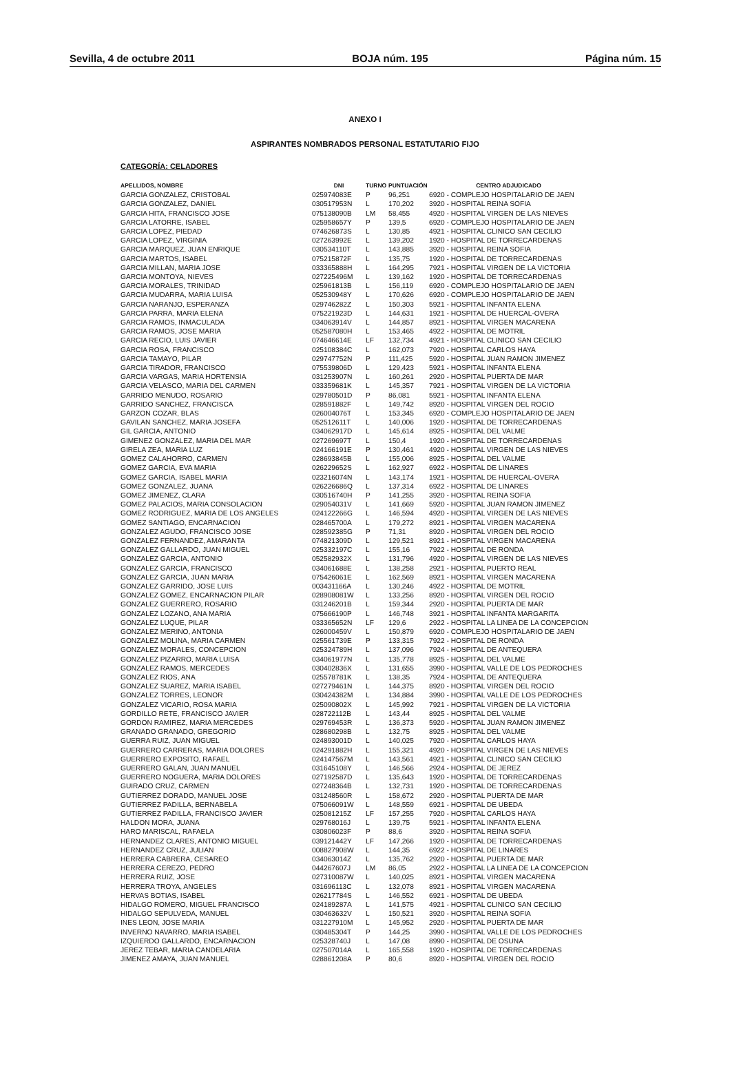Sevilla, 4 de octubre 2011 BOJA núm. 195 Página núm. 15
ANEXO I
ASPIRANTES NOMBRADOS PERSONAL ESTATUTARIO FIJO
CATEGORÍA: CELADORES
| APELLIDOS, NOMBRE | DNI | TURNO | PUNTUACIÓN | CENTRO ADJUDICADO |
| --- | --- | --- | --- | --- |
| GARCIA GONZALEZ, CRISTOBAL | 025974083E | P | 96,251 | 6920 - COMPLEJO HOSPITALARIO DE JAEN |
| GARCIA GONZALEZ, DANIEL | 030517953N | L | 170,202 | 3920 - HOSPITAL REINA SOFIA |
| GARCIA HITA, FRANCISCO JOSE | 075138090B | LM | 58,455 | 4920 - HOSPITAL VIRGEN DE LAS NIEVES |
| GARCIA LATORRE, ISABEL | 025958657Y | P | 139,5 | 6920 - COMPLEJO HOSPITALARIO DE JAEN |
| GARCIA LOPEZ, PIEDAD | 074626873S | L | 130,85 | 4921 - HOSPITAL CLINICO SAN CECILIO |
| GARCIA LOPEZ, VIRGINIA | 027263992E | L | 139,202 | 1920 - HOSPITAL DE TORRECARDENAS |
| GARCIA MARQUEZ, JUAN ENRIQUE | 030534110T | L | 143,885 | 3920 - HOSPITAL REINA SOFIA |
| GARCIA MARTOS, ISABEL | 075215872F | L | 135,75 | 1920 - HOSPITAL DE TORRECARDENAS |
| GARCIA MILLAN, MARIA JOSE | 033365888H | L | 164,295 | 7921 - HOSPITAL VIRGEN DE LA VICTORIA |
| GARCIA MONTOYA, NIEVES | 027225496M | L | 139,162 | 1920 - HOSPITAL DE TORRECARDENAS |
| GARCIA MORALES, TRINIDAD | 025961813B | L | 156,119 | 6920 - COMPLEJO HOSPITALARIO DE JAEN |
| GARCIA MUDARRA, MARIA LUISA | 052530948Y | L | 170,626 | 6920 - COMPLEJO HOSPITALARIO DE JAEN |
| GARCIA NARANJO, ESPERANZA | 029746282Z | L | 150,303 | 5921 - HOSPITAL INFANTA ELENA |
| GARCIA PARRA, MARIA ELENA | 075221923D | L | 144,631 | 1921 - HOSPITAL DE HUERCAL-OVERA |
| GARCIA RAMOS, INMACULADA | 034063914V | L | 144,857 | 8921 - HOSPITAL VIRGEN MACARENA |
| GARCIA RAMOS, JOSE MARIA | 052587080H | L | 153,465 | 4922 - HOSPITAL DE MOTRIL |
| GARCIA RECIO, LUIS JAVIER | 074646614E | LF | 132,734 | 4921 - HOSPITAL CLINICO SAN CECILIO |
| GARCIA ROSA, FRANCISCO | 025108384C | L | 162,073 | 7920 - HOSPITAL CARLOS HAYA |
| GARCIA TAMAYO, PILAR | 029747752N | P | 111,425 | 5920 - HOSPITAL JUAN RAMON JIMENEZ |
| GARCIA TIRADOR, FRANCISCO | 075539806D | L | 129,423 | 5921 - HOSPITAL INFANTA ELENA |
| GARCIA VARGAS, MARIA HORTENSIA | 031253907N | L | 160,261 | 2920 - HOSPITAL PUERTA DE MAR |
| GARCIA VELASCO, MARIA DEL CARMEN | 033359681K | L | 145,357 | 7921 - HOSPITAL VIRGEN DE LA VICTORIA |
| GARRIDO MENUDO, ROSARIO | 029780501D | P | 86,081 | 5921 - HOSPITAL INFANTA ELENA |
| GARRIDO SANCHEZ, FRANCISCA | 028591882F | L | 149,742 | 8920 - HOSPITAL VIRGEN DEL ROCIO |
| GARZON COZAR, BLAS | 026004076T | L | 153,345 | 6920 - COMPLEJO HOSPITALARIO DE JAEN |
| GAVILAN SANCHEZ, MARIA JOSEFA | 052512611T | L | 140,006 | 1920 - HOSPITAL DE TORRECARDENAS |
| GIL GARCIA, ANTONIO | 034062917D | L | 145,614 | 8925 - HOSPITAL DEL VALME |
| GIMENEZ GONZALEZ, MARIA DEL MAR | 027269697T | L | 150,4 | 1920 - HOSPITAL DE TORRECARDENAS |
| GIRELA ZEA, MARIA LUZ | 024166191E | P | 130,461 | 4920 - HOSPITAL VIRGEN DE LAS NIEVES |
| GOMEZ CALAHORRO, CARMEN | 028693845B | L | 155,006 | 8925 - HOSPITAL DEL VALME |
| GOMEZ GARCIA, EVA MARIA | 026229652S | L | 162,927 | 6922 - HOSPITAL DE LINARES |
| GOMEZ GARCIA, ISABEL MARIA | 023216074N | L | 143,174 | 1921 - HOSPITAL DE HUERCAL-OVERA |
| GOMEZ GONZALEZ, JUANA | 026226686Q | L | 137,314 | 6922 - HOSPITAL DE LINARES |
| GOMEZ JIMENEZ, CLARA | 030516740H | P | 141,255 | 3920 - HOSPITAL REINA SOFIA |
| GOMEZ PALACIOS, MARIA CONSOLACION | 029054031V | L | 141,669 | 5920 - HOSPITAL JUAN RAMON JIMENEZ |
| GOMEZ RODRIGUEZ, MARIA DE LOS ANGELES | 024122266G | L | 146,594 | 4920 - HOSPITAL VIRGEN DE LAS NIEVES |
| GOMEZ SANTIAGO, ENCARNACION | 028465700A | L | 179,272 | 8921 - HOSPITAL VIRGEN MACARENA |
| GONZALEZ AGUDO, FRANCISCO JOSE | 028592385G | P | 71,31 | 8920 - HOSPITAL VIRGEN DEL ROCIO |
| GONZALEZ FERNANDEZ, AMARANTA | 074821309D | L | 129,521 | 8921 - HOSPITAL VIRGEN MACARENA |
| GONZALEZ GALLARDO, JUAN MIGUEL | 025332197C | L | 155,16 | 7922 - HOSPITAL DE RONDA |
| GONZALEZ GARCIA, ANTONIO | 052582932X | L | 131,796 | 4920 - HOSPITAL VIRGEN DE LAS NIEVES |
| GONZALEZ GARCIA, FRANCISCO | 034061688E | L | 138,258 | 2921 - HOSPITAL PUERTO REAL |
| GONZALEZ GARCIA, JUAN MARIA | 075426061E | L | 162,569 | 8921 - HOSPITAL VIRGEN MACARENA |
| GONZALEZ GARRIDO, JOSE LUIS | 003431166A | L | 130,246 | 4922 - HOSPITAL DE MOTRIL |
| GONZALEZ GOMEZ, ENCARNACION PILAR | 028908081W | L | 133,256 | 8920 - HOSPITAL VIRGEN DEL ROCIO |
| GONZALEZ GUERRERO, ROSARIO | 031246201B | L | 159,344 | 2920 - HOSPITAL PUERTA DE MAR |
| GONZALEZ LOZANO, ANA MARIA | 075666190P | L | 146,748 | 3921 - HOSPITAL INFANTA MARGARITA |
| GONZALEZ LUQUE, PILAR | 033365652N | LF | 129,6 | 2922 - HOSPITAL LA LINEA DE LA CONCEPCION |
| GONZALEZ MERINO, ANTONIA | 026000459V | L | 150,879 | 6920 - COMPLEJO HOSPITALARIO DE JAEN |
| GONZALEZ MOLINA, MARIA CARMEN | 025561739E | P | 133,315 | 7922 - HOSPITAL DE RONDA |
| GONZALEZ MORALES, CONCEPCION | 025324789H | L | 137,096 | 7924 - HOSPITAL DE ANTEQUERA |
| GONZALEZ PIZARRO, MARIA LUISA | 034061977N | L | 135,778 | 8925 - HOSPITAL DEL VALME |
| GONZALEZ RAMOS, MERCEDES | 030402836X | L | 131,655 | 3990 - HOSPITAL VALLE DE LOS PEDROCHES |
| GONZALEZ RIOS, ANA | 025578781K | L | 138,35 | 7924 - HOSPITAL DE ANTEQUERA |
| GONZALEZ SUAREZ, MARIA ISABEL | 027279461N | L | 144,375 | 8920 - HOSPITAL VIRGEN DEL ROCIO |
| GONZALEZ TORRES, LEONOR | 030424382M | L | 134,884 | 3990 - HOSPITAL VALLE DE LOS PEDROCHES |
| GONZALEZ VICARIO, ROSA MARIA | 025090802X | L | 145,992 | 7921 - HOSPITAL VIRGEN DE LA VICTORIA |
| GORDILLO RETE, FRANCISCO JAVIER | 028722112B | L | 143,44 | 8925 - HOSPITAL DEL VALME |
| GORDON RAMIREZ, MARIA MERCEDES | 029769453R | L | 136,373 | 5920 - HOSPITAL JUAN RAMON JIMENEZ |
| GRANADO GRANADO, GREGORIO | 028680298B | L | 132,75 | 8925 - HOSPITAL DEL VALME |
| GUERRA RUIZ, JUAN MIGUEL | 024893001D | L | 140,025 | 7920 - HOSPITAL CARLOS HAYA |
| GUERRERO CARRERAS, MARIA DOLORES | 024291882H | L | 155,321 | 4920 - HOSPITAL VIRGEN DE LAS NIEVES |
| GUERRERO EXPOSITO, RAFAEL | 024147567M | L | 143,561 | 4921 - HOSPITAL CLINICO SAN CECILIO |
| GUERRERO GALAN, JUAN MANUEL | 031645108Y | L | 146,566 | 2924 - HOSPITAL DE JEREZ |
| GUERRERO NOGUERA, MARIA DOLORES | 027192587D | L | 135,643 | 1920 - HOSPITAL DE TORRECARDENAS |
| GUIRADO CRUZ, CARMEN | 027248364B | L | 132,731 | 1920 - HOSPITAL DE TORRECARDENAS |
| GUTIERREZ DORADO, MANUEL JOSE | 031248560R | L | 158,672 | 2920 - HOSPITAL PUERTA DE MAR |
| GUTIERREZ PADILLA, BERNABELA | 075066091W | L | 148,559 | 6921 - HOSPITAL DE UBEDA |
| GUTIERREZ PADILLA, FRANCISCO JAVIER | 025081215Z | LF | 157,255 | 7920 - HOSPITAL CARLOS HAYA |
| HALDON MORA, JUANA | 029768016J | L | 139,75 | 5921 - HOSPITAL INFANTA ELENA |
| HARO MARISCAL, RAFAELA | 030806023F | P | 88,6 | 3920 - HOSPITAL REINA SOFIA |
| HERNANDEZ CLARES, ANTONIO MIGUEL | 039121442Y | LF | 147,266 | 1920 - HOSPITAL DE TORRECARDENAS |
| HERNANDEZ CRUZ, JULIAN | 008827908W | L | 144,35 | 6922 - HOSPITAL DE LINARES |
| HERRERA CABRERA, CESAREO | 034063014Z | L | 135,762 | 2920 - HOSPITAL PUERTA DE MAR |
| HERRERA CEREZO, PEDRO | 044267607J | LM | 86,05 | 2922 - HOSPITAL LA LINEA DE LA CONCEPCION |
| HERRERA RUIZ, JOSE | 027310087W | L | 140,025 | 8921 - HOSPITAL VIRGEN MACARENA |
| HERRERA TROYA, ANGELES | 031696113C | L | 132,078 | 8921 - HOSPITAL VIRGEN MACARENA |
| HERVAS BOTIAS, ISABEL | 026217784S | L | 146,552 | 6921 - HOSPITAL DE UBEDA |
| HIDALGO ROMERO, MIGUEL FRANCISCO | 024189287A | L | 141,575 | 4921 - HOSPITAL CLINICO SAN CECILIO |
| HIDALGO SEPULVEDA, MANUEL | 030463632V | L | 150,521 | 3920 - HOSPITAL REINA SOFIA |
| INES LEON, JOSE MARIA | 031227910M | L | 145,952 | 2920 - HOSPITAL PUERTA DE MAR |
| INVERNO NAVARRO, MARIA ISABEL | 030485304T | P | 144,25 | 3990 - HOSPITAL VALLE DE LOS PEDROCHES |
| IZQUIERDO GALLARDO, ENCARNACION | 025328740J | L | 147,08 | 8990 - HOSPITAL DE OSUNA |
| JEREZ TEBAR, MARIA CANDELARIA | 027507014A | L | 165,558 | 1920 - HOSPITAL DE TORRECARDENAS |
| JIMENEZ AMAYA, JUAN MANUEL | 028861208A | P | 80,6 | 8920 - HOSPITAL VIRGEN DEL ROCIO |